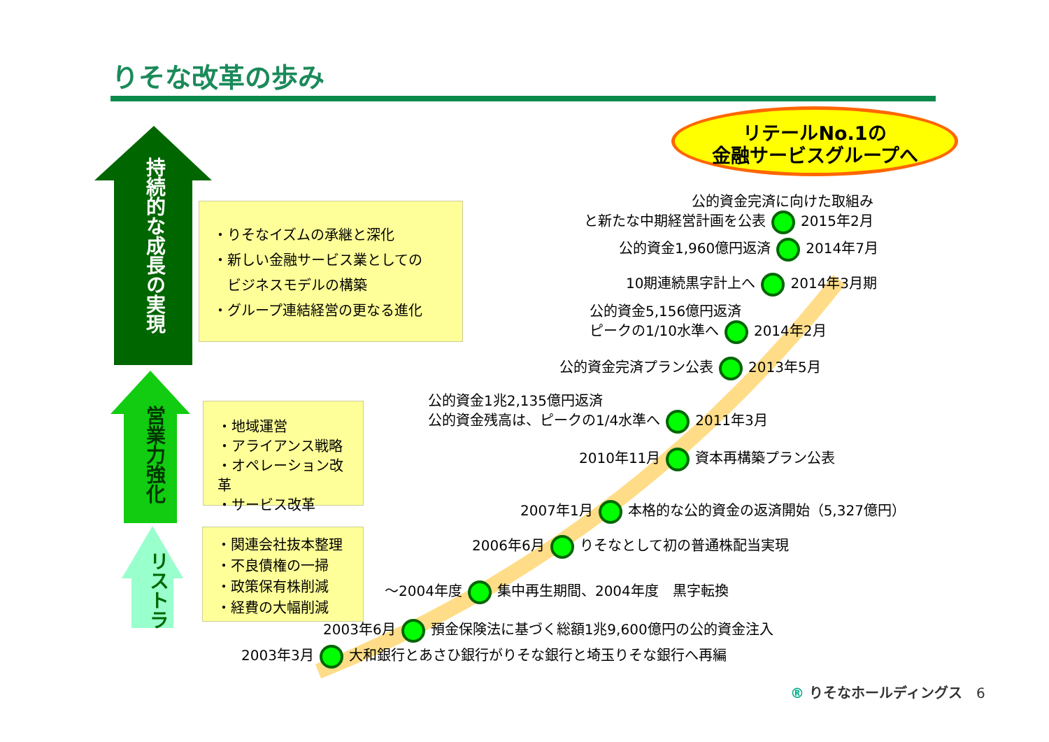りそな改革の歩み
持続的な成長の実現
営業力強化
リストラ
・りそなイズムの承継と深化
・新しい金融サービス業としての
　ビジネスモデルの構築
・グループ連結経営の更なる進化
・地域運営
・アライアンス戦略
・オペレーション改革
・サービス改革
・関連会社抜本整理
・不良債権の一掃
・政策保有株削減
・経費の大幅削減
リテールNo.1の
金融サービスグループへ
公的資金完済に向けた取組み
と新たな中期経営計画を公表 2015年2月
公的資金1,960億円返済 2014年7月
10期連続黒字計上へ 2014年3月期
公的資金5,156億円返済
ピークの1/10水準へ 2014年2月
公的資金完済プラン公表 2013年5月
公的資金1兆2,135億円返済
公的資金残高は、ピークの1/4水準へ 2011年3月
2010年11月 資本再構築プラン公表
2007年1月 本格的な公的資金の返済開始（5,327億円）
2006年6月 りそなとして初の普通株配当実現
～2004年度 集中再生期間、2004年度　黒字転換
2003年6月 預金保険法に基づく総額1兆9,600億円の公的資金注入
2003年3月 大和銀行とあさひ銀行がりそな銀行と埼玉りそな銀行へ再編
® りそなホールディングス　6